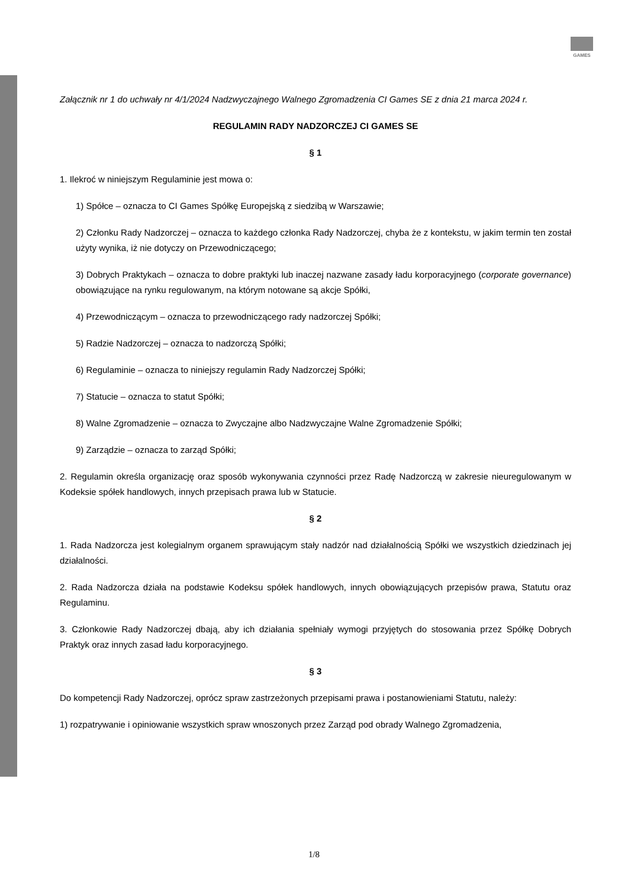GAMES
Załącznik nr 1 do uchwały nr 4/1/2024 Nadzwyczajnego Walnego Zgromadzenia CI Games SE z dnia 21 marca 2024 r.
REGULAMIN RADY NADZORCZEJ CI GAMES SE
§ 1
1. Ilekroć w niniejszym Regulaminie jest mowa o:
1) Spółce – oznacza to CI Games Spółkę Europejską z siedzibą w Warszawie;
2) Członku Rady Nadzorczej – oznacza to każdego członka Rady Nadzorczej, chyba że z kontekstu, w jakim termin ten został użyty wynika, iż nie dotyczy on Przewodniczącego;
3) Dobrych Praktykach – oznacza to dobre praktyki lub inaczej nazwane zasady ładu korporacyjnego (corporate governance) obowiązujące na rynku regulowanym, na którym notowane są akcje Spółki,
4) Przewodniczącym – oznacza to przewodniczącego rady nadzorczej Spółki;
5) Radzie Nadzorczej – oznacza to nadzorczą Spółki;
6) Regulaminie – oznacza to niniejszy regulamin Rady Nadzorczej Spółki;
7) Statucie – oznacza to statut Spółki;
8) Walne Zgromadzenie – oznacza to Zwyczajne albo Nadzwyczajne Walne Zgromadzenie Spółki;
9) Zarządzie – oznacza to zarząd Spółki;
2. Regulamin określa organizację oraz sposób wykonywania czynności przez Radę Nadzorczą w zakresie nieuregulowanym w Kodeksie spółek handlowych, innych przepisach prawa lub w Statucie.
§ 2
1. Rada Nadzorcza jest kolegialnym organem sprawującym stały nadzór nad działalnością Spółki we wszystkich dziedzinach jej działalności.
2. Rada Nadzorcza działa na podstawie Kodeksu spółek handlowych, innych obowiązujących przepisów prawa, Statutu oraz Regulaminu.
3. Członkowie Rady Nadzorczej dbają, aby ich działania spełniały wymogi przyjętych do stosowania przez Spółkę Dobrych Praktyk oraz innych zasad ładu korporacyjnego.
§ 3
Do kompetencji Rady Nadzorczej, oprócz spraw zastrzeżonych przepisami prawa i postanowieniami Statutu, należy:
1) rozpatrywanie i opiniowanie wszystkich spraw wnoszonych przez Zarząd pod obrady Walnego Zgromadzenia,
1/8